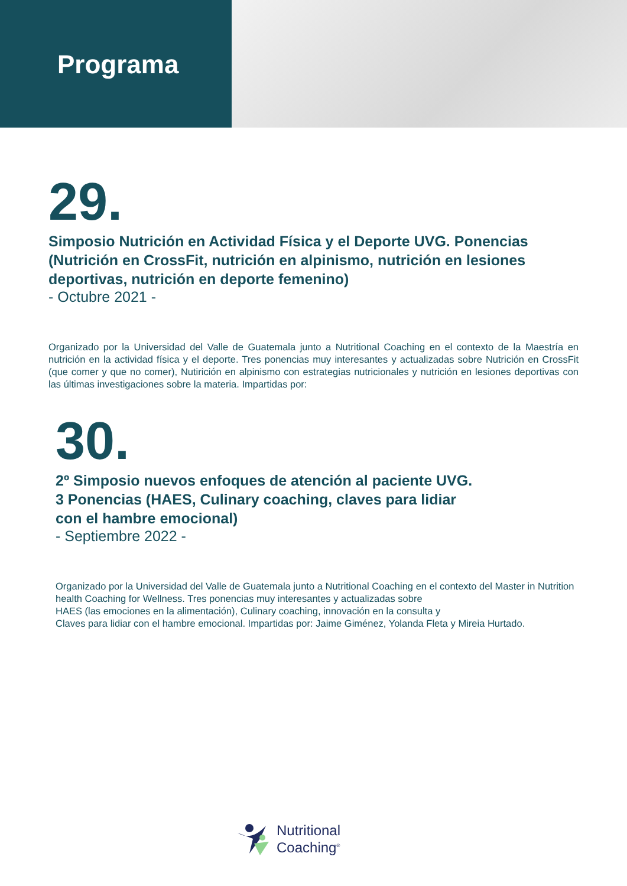Programa
29.
Simposio Nutrición en Actividad Física y el Deporte UVG. Ponencias (Nutrición en CrossFit, nutrición en alpinismo, nutrición en lesiones deportivas, nutrición en deporte femenino)
- Octubre 2021 -
Organizado por la Universidad del Valle de Guatemala junto a Nutritional Coaching en el contexto de la Maestría en nutrición en la actividad física y el deporte. Tres ponencias muy interesantes y actualizadas sobre Nutrición en CrossFit (que comer y que no comer), Nutirición en alpinismo con estrategias nutricionales y nutrición en lesiones deportivas con las últimas investigaciones sobre la materia. Impartidas por:
30.
2º Simposio nuevos enfoques de atención al paciente UVG.
3 Ponencias (HAES, Culinary coaching, claves para lidiar
con el hambre emocional)
- Septiembre 2022 -
Organizado por la Universidad del Valle de Guatemala junto a Nutritional Coaching en el contexto del Master in Nutrition health Coaching for Wellness. Tres ponencias muy interesantes y actualizadas sobre
HAES (las emociones en la alimentación), Culinary coaching, innovación en la consulta y
Claves para lidiar con el hambre emocional. Impartidas por: Jaime Giménez, Yolanda Fleta y Mireia Hurtado.
Nutritional
Coaching<sup>®</sup>